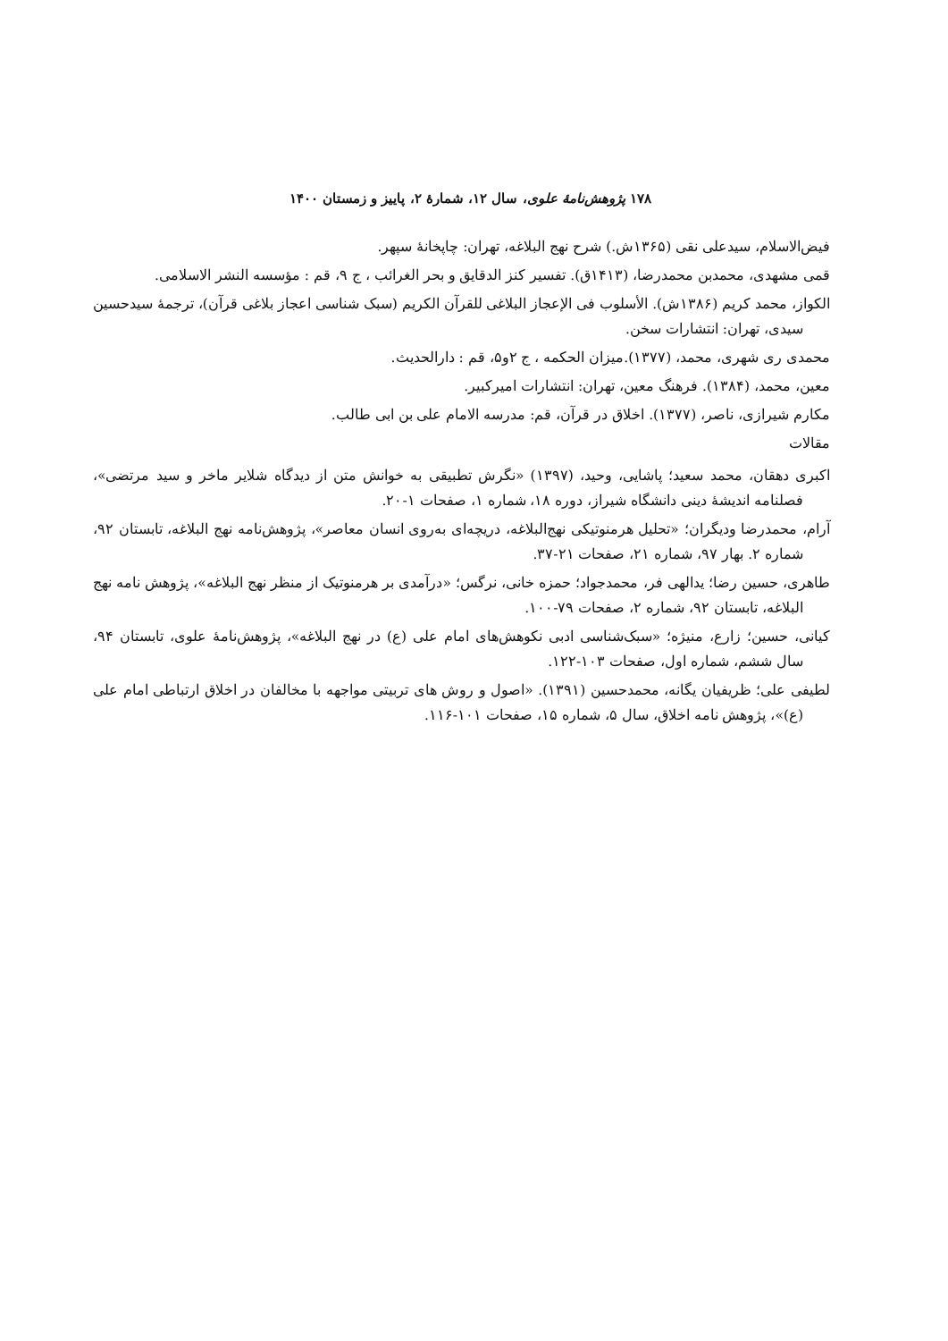۱۷۸ پژوهش‌نامهٔ علوی، سال ۱۲، شمارهٔ ۲، پاییز و زمستان ۱۴۰۰
فیض‌الاسلام، سیدعلی نقی (۱۳۶۵ش.) شرح نهج البلاغه، تهران: چاپخانهٔ سپهر.
قمی مشهدی، محمدبن محمدرضا، (۱۴۱۳ق). تفسیر کنز الدقایق و بحر الغرائب ، ج ۹، قم : مؤسسه النشر الاسلامی.
الکواز، محمد کریم (۱۳۸۶ش). الأسلوب فی الإعجاز البلاغی للقرآن الکریم (سبک شناسی اعجاز بلاغی قرآن)، ترجمهٔ سیدحسین سیدی، تهران: انتشارات سخن.
محمدی ری شهری، محمد، (۱۳۷۷).میزان الحکمه ، ج ۲و۵، قم : دارالحدیث.
معین، محمد، (۱۳۸۴). فرهنگ معین، تهران: انتشارات امیرکبیر.
مکارم شیرازی، ناصر، (۱۳۷۷). اخلاق در قرآن، قم: مدرسه الامام علی بن ابی طالب.
مقالات
اکبری دهقان، محمد سعید؛ پاشایی، وحید، (۱۳۹۷) «نگرش تطبیقی به خوانش متن از دیدگاه شلایر ماخر و سید مرتضی»، فصلنامه اندیشهٔ دینی دانشگاه شیراز، دوره ۱۸، شماره ۱، صفحات ۱-۲۰.
آرام، محمدرضا ودیگران؛ «تحلیل هرمنوتیکی نهج‌البلاغه، دریچه‌ای به‌روی انسان معاصر»، پژوهش‌نامه نهج البلاغه، تابستان ۹۲، شماره ۲. بهار ۹۷، شماره ۲۱، صفحات ۲۱-۳۷.
طاهری، حسین رضا؛ یدالهی فر، محمدجواد؛ حمزه خانی، نرگس؛ «درآمدی بر هرمنوتیک از منظر نهج البلاغه»، پژوهش نامه نهج البلاغه، تابستان ۹۲، شماره ۲، صفحات ۷۹-۱۰۰.
کیانی، حسین؛ زارع، منیژه؛ «سبک‌شناسی ادبی نکوهش‌های امام علی (ع) در نهج البلاغه»، پژوهش‌نامهٔ علوی، تابستان ۹۴، سال ششم، شماره اول، صفحات ۱۰۳-۱۲۲.
لطیفی علی؛ ظریفیان یگانه، محمدحسین (۱۳۹۱). «اصول و روش های تربیتی مواجهه با مخالفان در اخلاق ارتباطی امام علی (ع)»، پژوهش نامه اخلاق، سال ۵، شماره ۱۵، صفحات ۱۰۱-۱۱۶.